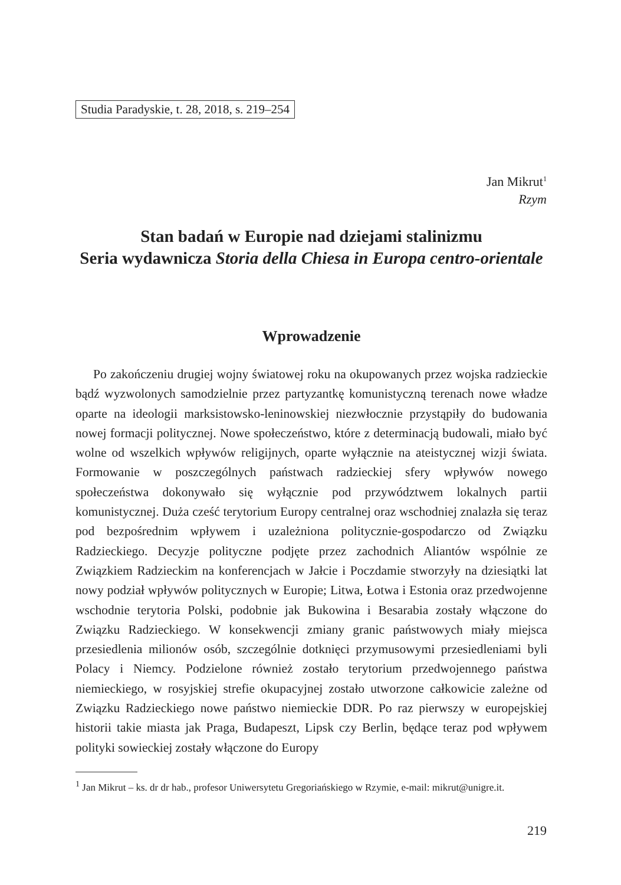Studia Paradyskie, t. 28, 2018, s. 219–254
Jan Mikrut<sup>1</sup>
Rzym
Stan badań w Europie nad dziejami stalinizmu
Seria wydawnicza Storia della Chiesa in Europa centro-orientale
Wprowadzenie
Po zakończeniu drugiej wojny światowej roku na okupowanych przez wojska radzieckie bądź wyzwolonych samodzielnie przez partyzantkę komunistyczną terenach nowe władze oparte na ideologii marksistowsko-leninowskiej niezwłocznie przystąpiły do budowania nowej formacji politycznej. Nowe społeczeństwo, które z determinacją budowali, miało być wolne od wszelkich wpływów religijnych, oparte wyłącznie na ateistycznej wizji świata. Formowanie w poszczególnych państwach radzieckiej sfery wpływów nowego społeczeństwa dokonywało się wyłącznie pod przywództwem lokalnych partii komunistycznej. Duża cześć terytorium Europy centralnej oraz wschodniej znalazła się teraz pod bezpośrednim wpływem i uzależniona politycznie-gospodarczo od Związku Radzieckiego. Decyzje polityczne podjęte przez zachodnich Aliantów wspólnie ze Związkiem Radzieckim na konferencjach w Jałcie i Poczdamie stworzyły na dziesiątki lat nowy podział wpływów politycznych w Europie; Litwa, Łotwa i Estonia oraz przedwojenne wschodnie terytoria Polski, podobnie jak Bukowina i Besarabia zostały włączone do Związku Radzieckiego. W konsekwencji zmiany granic państwowych miały miejsca przesiedlenia milionów osób, szczególnie dotknięci przymusowymi przesiedleniami byli Polacy i Niemcy. Podzielone również zostało terytorium przedwojennego państwa niemieckiego, w rosyjskiej strefie okupacyjnej zostało utworzone całkowicie zależne od Związku Radzieckiego nowe państwo niemieckie DDR. Po raz pierwszy w europejskiej historii takie miasta jak Praga, Budapeszt, Lipsk czy Berlin, będące teraz pod wpływem polityki sowieckiej zostały włączone do Europy
<sup>1</sup> Jan Mikrut – ks. dr dr hab., profesor Uniwersytetu Gregoriańskiego w Rzymie, e-mail: mikrut@unigre.it.
219